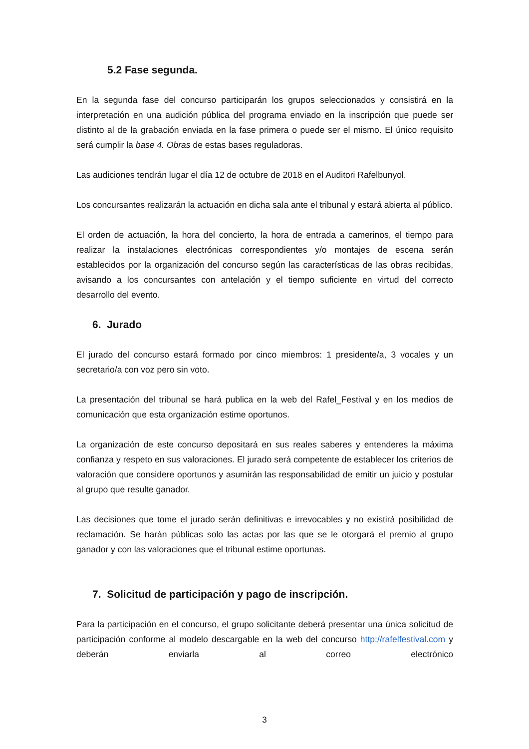5.2 Fase segunda.
En la segunda fase del concurso participarán los grupos seleccionados y consistirá en la interpretación en una audición pública del programa enviado en la inscripción que puede ser distinto al de la grabación enviada en la fase primera o puede ser el mismo. El único requisito será cumplir la base 4. Obras de estas bases reguladoras.
Las audiciones tendrán lugar el día 12 de octubre de 2018 en el Auditori Rafelbunyol.
Los concursantes realizarán la actuación en dicha sala ante el tribunal y estará abierta al público.
El orden de actuación, la hora del concierto, la hora de entrada a camerinos, el tiempo para realizar la instalaciones electrónicas correspondientes y/o montajes de escena serán establecidos por la organización del concurso según las características de las obras recibidas, avisando a los concursantes con antelación y el tiempo suficiente en virtud del correcto desarrollo del evento.
6. Jurado
El jurado del concurso estará formado por cinco miembros: 1 presidente/a, 3 vocales y un secretario/a con voz pero sin voto.
La presentación del tribunal se hará publica en la web del Rafel_Festival y en los medios de comunicación que esta organización estime oportunos.
La organización de este concurso depositará en sus reales saberes y entenderes la máxima confianza y respeto en sus valoraciones. El jurado será competente de establecer los criterios de valoración que considere oportunos y asumirán las responsabilidad de emitir un juicio y postular al grupo que resulte ganador.
Las decisiones que tome el jurado serán definitivas e irrevocables y no existirá posibilidad de reclamación. Se harán públicas solo las actas por las que se le otorgará el premio al grupo ganador y con las valoraciones que el tribunal estime oportunas.
7. Solicitud de participación y pago de inscripción.
Para la participación en el concurso, el grupo solicitante deberá presentar una única solicitud de participación conforme al modelo descargable en la web del concurso http://rafelfestival.com y deberán enviarla al correo electrónico
3